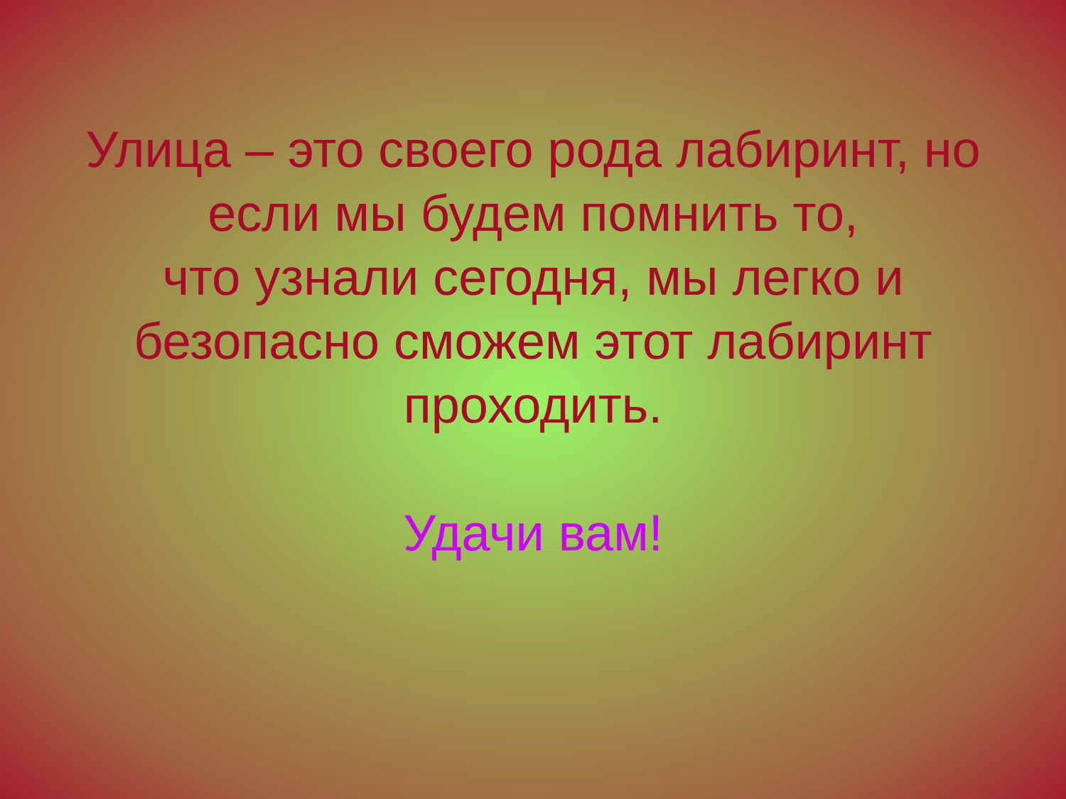Улица – это своего рода лабиринт, но
если мы будем помнить то,
что узнали сегодня, мы легко и
безопасно сможем этот лабиринт
проходить.
Удачи вам!